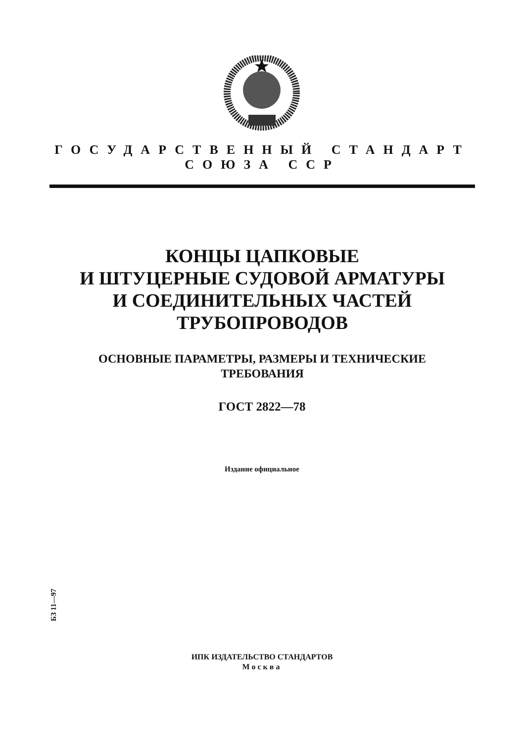ГОСУДАРСТВЕННЫЙ СТАНДАРТ
СОЮЗА ССР
КОНЦЫ ЦАПКОВЫЕ
И ШТУЦЕРНЫЕ СУДОВОЙ АРМАТУРЫ
И СОЕДИНИТЕЛЬНЫХ ЧАСТЕЙ
ТРУБОПРОВОДОВ
ОСНОВНЫЕ ПАРАМЕТРЫ, РАЗМЕРЫ И ТЕХНИЧЕСКИЕ
ТРЕБОВАНИЯ
ГОСТ 2822—78
Издание официальное
БЗ 11—97
ИПК ИЗДАТЕЛЬСТВО СТАНДАРТОВ
Москва